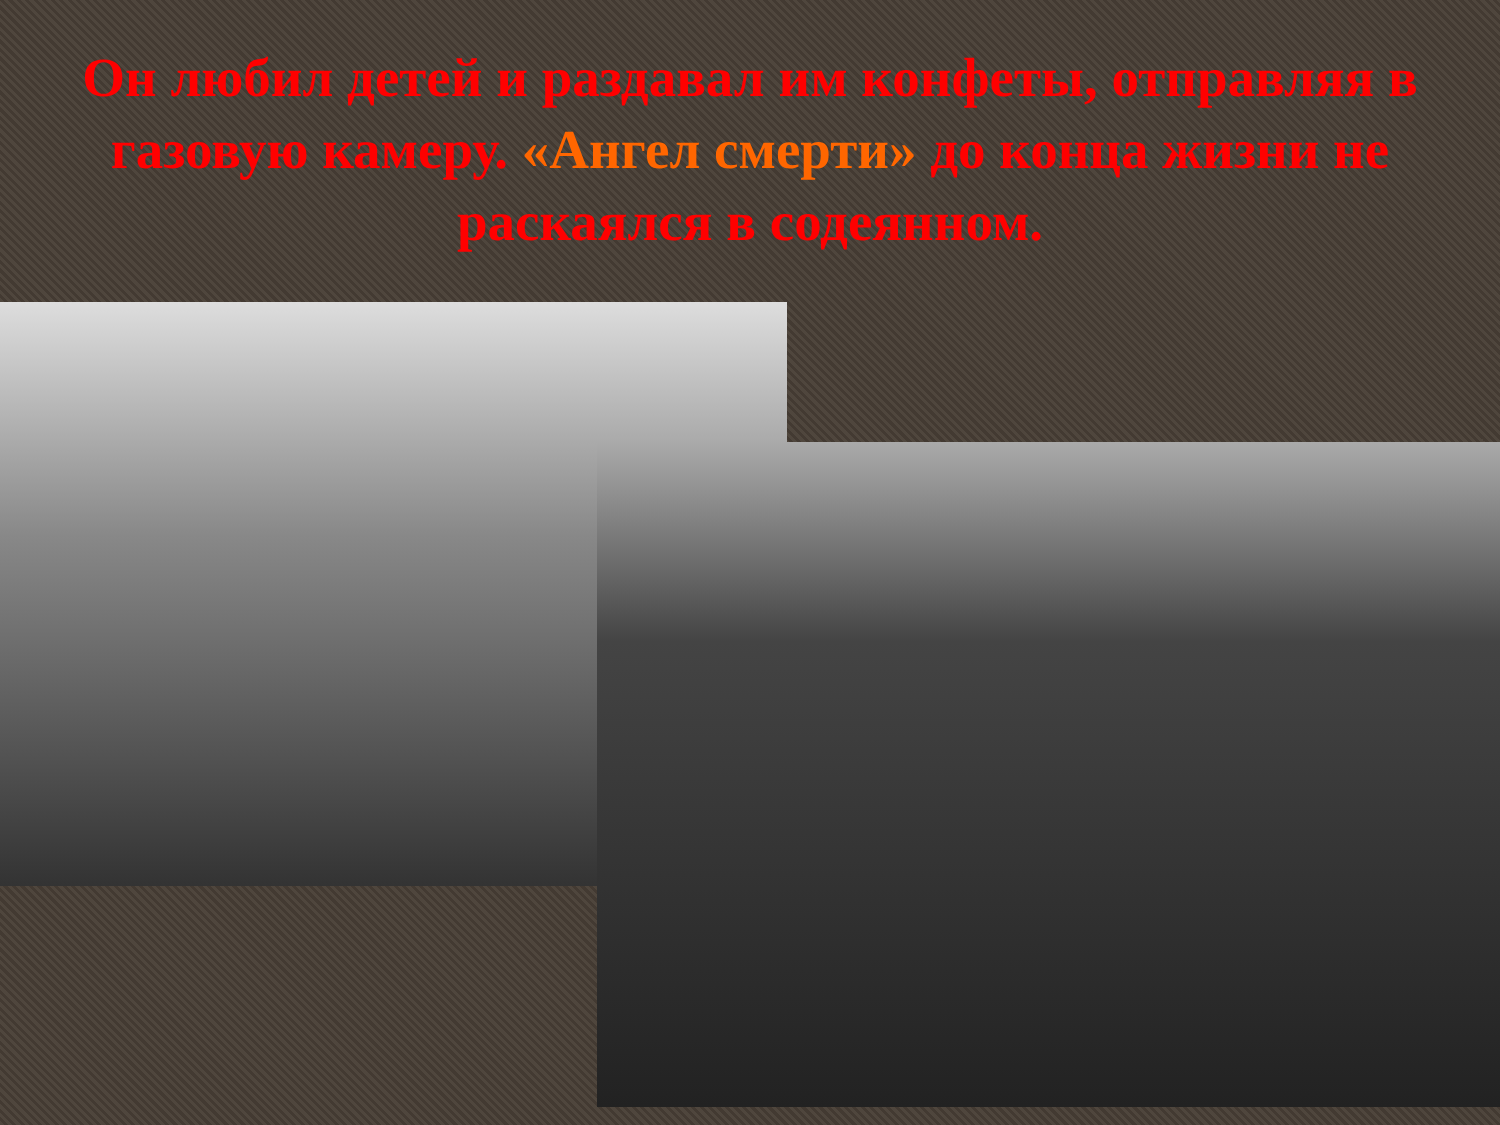Он любил детей и раздавал им конфеты, отправляя в газовую камеру. «Ангел смерти» до конца жизни не раскаялся в содеянном.